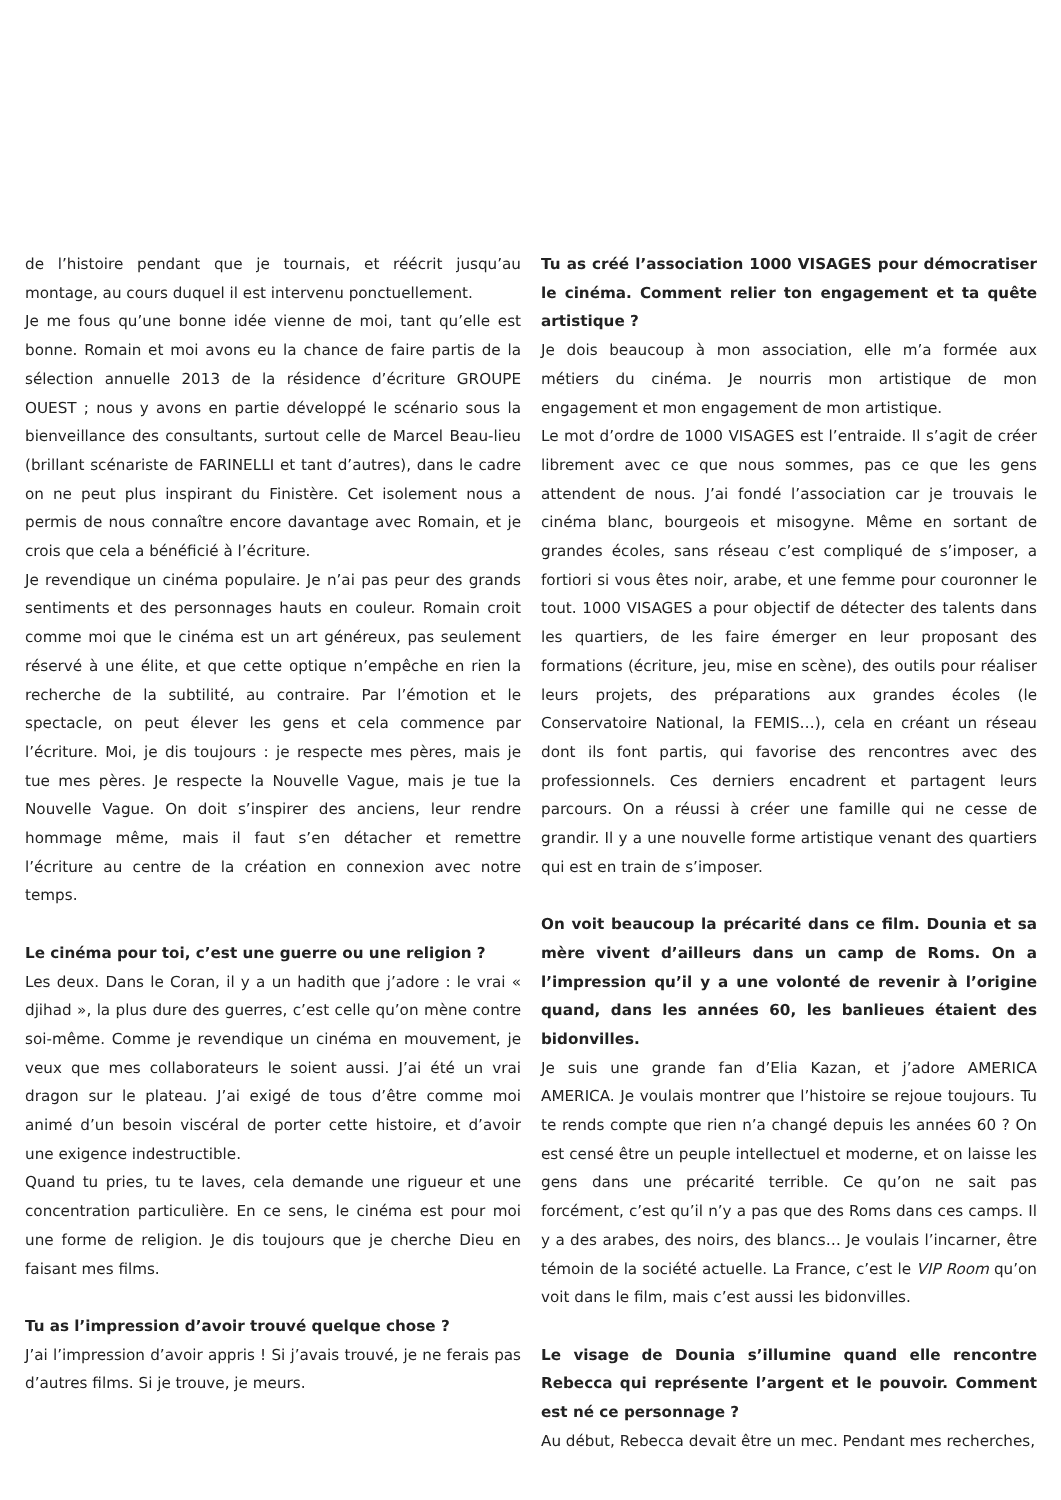de l’histoire pendant que je tournais, et réécrit jusqu’au montage, au cours duquel il est intervenu ponctuellement.
Je me fous qu’une bonne idée vienne de moi, tant qu’elle est bonne. Romain et moi avons eu la chance de faire partis de la sélection annuelle 2013 de la résidence d’écriture GROUPE OUEST ; nous y avons en partie développé le scénario sous la bienveillance des consultants, surtout celle de Marcel Beau-lieu (brillant scénariste de FARINELLI et tant d’autres), dans le cadre on ne peut plus inspirant du Finistère. Cet isolement nous a permis de nous connaître encore davantage avec Romain, et je crois que cela a bénéficié à l’écriture.
Je revendique un cinéma populaire. Je n’ai pas peur des grands sentiments et des personnages hauts en couleur. Romain croit comme moi que le cinéma est un art généreux, pas seulement réservé à une élite, et que cette optique n’empêche en rien la recherche de la subtilité, au contraire. Par l’émotion et le spectacle, on peut élever les gens et cela commence par l’écriture. Moi, je dis toujours : je respecte mes pères, mais je tue mes pères. Je respecte la Nouvelle Vague, mais je tue la Nouvelle Vague. On doit s’inspirer des anciens, leur rendre hommage même, mais il faut s’en détacher et remettre l’écriture au centre de la création en connexion avec notre temps.
Le cinéma pour toi, c’est une guerre ou une religion ?
Les deux. Dans le Coran, il y a un hadith que j’adore : le vrai « djihad », la plus dure des guerres, c’est celle qu’on mène contre soi-même. Comme je revendique un cinéma en mouvement, je veux que mes collaborateurs le soient aussi. J’ai été un vrai dragon sur le plateau. J’ai exigé de tous d’être comme moi animé d’un besoin viscéral de porter cette histoire, et d’avoir une exigence indestructible.
Quand tu pries, tu te laves, cela demande une rigueur et une concentration particulière. En ce sens, le cinéma est pour moi une forme de religion. Je dis toujours que je cherche Dieu en faisant mes films.
Tu as l’impression d’avoir trouvé quelque chose ?
J’ai l’impression d’avoir appris ! Si j’avais trouvé, je ne ferais pas d’autres films. Si je trouve, je meurs.
Tu as créé l’association 1000 VISAGES pour démocratiser le cinéma. Comment relier ton engagement et ta quête artistique ?
Je dois beaucoup à mon association, elle m’a formée aux métiers du cinéma. Je nourris mon artistique de mon engagement et mon engagement de mon artistique.
Le mot d’ordre de 1000 VISAGES est l’entraide. Il s’agit de créer librement avec ce que nous sommes, pas ce que les gens attendent de nous. J’ai fondé l’association car je trouvais le cinéma blanc, bourgeois et misogyne. Même en sortant de grandes écoles, sans réseau c’est compliqué de s’imposer, a fortiori si vous êtes noir, arabe, et une femme pour couronner le tout. 1000 VISAGES a pour objectif de détecter des talents dans les quartiers, de les faire émerger en leur proposant des formations (écriture, jeu, mise en scène), des outils pour réaliser leurs projets, des préparations aux grandes écoles (le Conservatoire National, la FEMIS…), cela en créant un réseau dont ils font partis, qui favorise des rencontres avec des professionnels. Ces derniers encadrent et partagent leurs parcours. On a réussi à créer une famille qui ne cesse de grandir. Il y a une nouvelle forme artistique venant des quartiers qui est en train de s’imposer.
On voit beaucoup la précarité dans ce film. Dounia et sa mère vivent d’ailleurs dans un camp de Roms. On a l’impression qu’il y a une volonté de revenir à l’origine quand, dans les années 60, les banlieues étaient des bidonvilles.
Je suis une grande fan d’Elia Kazan, et j’adore AMERICA AMERICA. Je voulais montrer que l’histoire se rejoue toujours. Tu te rends compte que rien n’a changé depuis les années 60 ? On est censé être un peuple intellectuel et moderne, et on laisse les gens dans une précarité terrible. Ce qu’on ne sait pas forcément, c’est qu’il n’y a pas que des Roms dans ces camps. Il y a des arabes, des noirs, des blancs… Je voulais l’incarner, être témoin de la société actuelle. La France, c’est le VIP Room qu’on voit dans le film, mais c’est aussi les bidonvilles.
Le visage de Dounia s’illumine quand elle rencontre Rebecca qui représente l’argent et le pouvoir. Comment est né ce personnage ?
Au début, Rebecca devait être un mec. Pendant mes recherches,